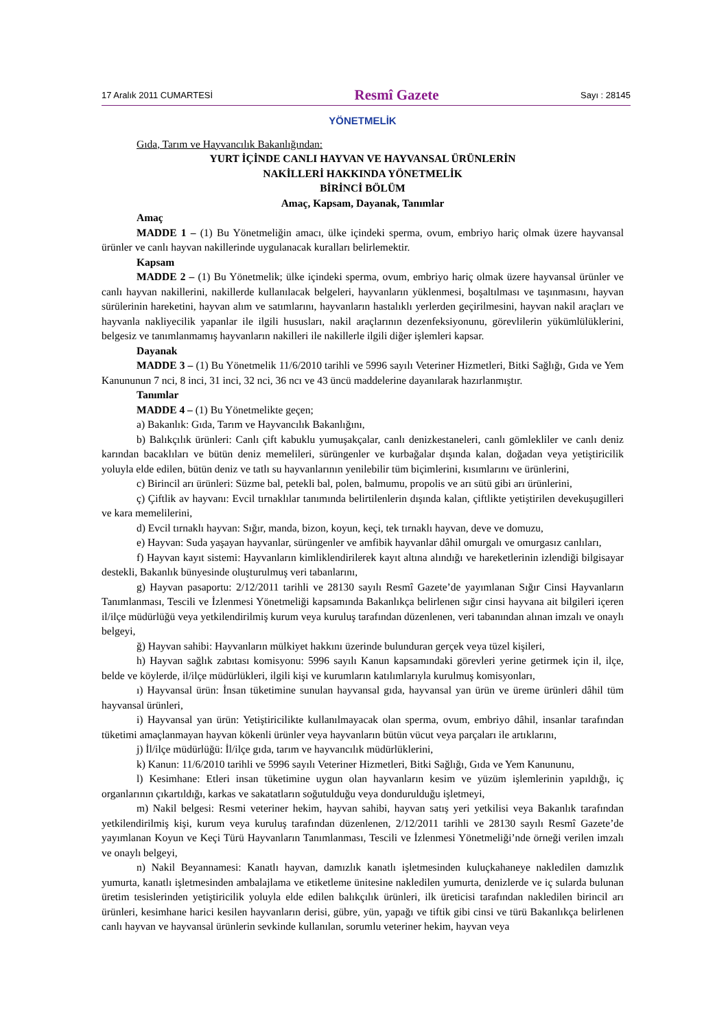17 Aralık 2011 CUMARTESİ Resmî Gazete Sayı : 28145
YÖNETMELİK
Gıda, Tarım ve Hayvancılık Bakanlığından:
YURT İÇİNDE CANLI HAYVAN VE HAYVANSAL ÜRÜNLERİN
NAKİLLERİ HAKKINDA YÖNETMELİK
BİRİNCİ BÖLÜM
Amaç, Kapsam, Dayanak, Tanımlar
Amaç
MADDE 1 – (1) Bu Yönetmeliğin amacı, ülke içindeki sperma, ovum, embriyo hariç olmak üzere hayvansal ürünler ve canlı hayvan nakillerinde uygulanacak kuralları belirlemektir.
Kapsam
MADDE 2 – (1) Bu Yönetmelik; ülke içindeki sperma, ovum, embriyo hariç olmak üzere hayvansal ürünler ve canlı hayvan nakillerini, nakillerde kullanılacak belgeleri, hayvanların yüklenmesi, boşaltılması ve taşınmasını, hayvan sürülerinin hareketini, hayvan alım ve satımlarını, hayvanların hastalıklı yerlerden geçirilmesini, hayvan nakil araçları ve hayvanla nakliyecilik yapanlar ile ilgili hususları, nakil araçlarının dezenfeksiyonunu, görevlilerin yükümlülüklerini, belgesiz ve tanımlanmamış hayvanların nakilleri ile nakillerle ilgili diğer işlemleri kapsar.
Dayanak
MADDE 3 – (1) Bu Yönetmelik 11/6/2010 tarihli ve 5996 sayılı Veteriner Hizmetleri, Bitki Sağlığı, Gıda ve Yem Kanununun 7 nci, 8 inci, 31 inci, 32 nci, 36 ncı ve 43 üncü maddelerine dayanılarak hazırlanmıştır.
Tanımlar
MADDE 4 – (1) Bu Yönetmelikte geçen;
a) Bakanlık: Gıda, Tarım ve Hayvancılık Bakanlığını,
b) Balıkçılık ürünleri: Canlı çift kabuklu yumuşakçalar, canlı denizkestaneleri, canlı gömlekliler ve canlı deniz karından bacaklıları ve bütün deniz memelileri, sürüngenler ve kurbağalar dışında kalan, doğadan veya yetiştiricilik yoluyla elde edilen, bütün deniz ve tatlı su hayvanlarının yenilebilir tüm biçimlerini, kısımlarını ve ürünlerini,
c) Birincil arı ürünleri: Süzme bal, petekli bal, polen, balmumu, propolis ve arı sütü gibi arı ürünlerini,
ç) Çiftlik av hayvanı: Evcil tırnaklılar tanımında belirtilenlerin dışında kalan, çiftlikte yetiştirilen devekuşugilleri ve kara memelilerini,
d) Evcil tırnaklı hayvan: Sığır, manda, bizon, koyun, keçi, tek tırnaklı hayvan, deve ve domuzu,
e) Hayvan: Suda yaşayan hayvanlar, sürüngenler ve amfibik hayvanlar dâhil omurgalı ve omurgasız canlıları,
f) Hayvan kayıt sistemi: Hayvanların kimliklendirilerek kayıt altına alındığı ve hareketlerinin izlendiği bilgisayar destekli, Bakanlık bünyesinde oluşturulmuş veri tabanlarını,
g) Hayvan pasaportu: 2/12/2011 tarihli ve 28130 sayılı Resmî Gazete’de yayımlanan Sığır Cinsi Hayvanların Tanımlanması, Tescili ve İzlenmesi Yönetmeliği kapsamında Bakanlıkça belirlenen sığır cinsi hayvana ait bilgileri içeren il/ilçe müdürlüğü veya yetkilendirilmiş kurum veya kuruluş tarafından düzenlenen, veri tabanından alınan imzalı ve onaylı belgeyi,
ğ) Hayvan sahibi: Hayvanların mülkiyet hakkını üzerinde bulunduran gerçek veya tüzel kişileri,
h) Hayvan sağlık zabıtası komisyonu: 5996 sayılı Kanun kapsamındaki görevleri yerine getirmek için il, ilçe, belde ve köylerde, il/ilçe müdürlükleri, ilgili kişi ve kurumların katılımlarıyla kurulmuş komisyonları,
ı) Hayvansal ürün: İnsan tüketimine sunulan hayvansal gıda, hayvansal yan ürün ve üreme ürünleri dâhil tüm hayvansal ürünleri,
i) Hayvansal yan ürün: Yetiştiricilikte kullanılmayacak olan sperma, ovum, embriyo dâhil, insanlar tarafından tüketimi amaçlanmayan hayvan kökenli ürünler veya hayvanların bütün vücut veya parçaları ile artıklarını,
j) İl/ilçe müdürlüğü: İl/ilçe gıda, tarım ve hayvancılık müdürlüklerini,
k) Kanun: 11/6/2010 tarihli ve 5996 sayılı Veteriner Hizmetleri, Bitki Sağlığı, Gıda ve Yem Kanununu,
l) Kesimhane: Etleri insan tüketimine uygun olan hayvanların kesim ve yüzüm işlemlerinin yapıldığı, iç organlarının çıkartıldığı, karkas ve sakatatların soğutulduğu veya dondurulduğu işletmeyi,
m) Nakil belgesi: Resmi veteriner hekim, hayvan sahibi, hayvan satış yeri yetkilisi veya Bakanlık tarafından yetkilendirilmiş kişi, kurum veya kuruluş tarafından düzenlenen, 2/12/2011 tarihli ve 28130 sayılı Resmî Gazete’de yayımlanan Koyun ve Keçi Türü Hayvanların Tanımlanması, Tescili ve İzlenmesi Yönetmeliği’nde örneği verilen imzalı ve onaylı belgeyi,
n) Nakil Beyannamesi: Kanatlı hayvan, damızlık kanatlı işletmesinden kuluçkahaneye nakledilen damızlık yumurta, kanatlı işletmesinden ambalajlama ve etiketleme ünitesine nakledilen yumurta, denizlerde ve iç sularda bulunan üretim tesislerinden yetiştiricilik yoluyla elde edilen balıkçılık ürünleri, ilk üreticisi tarafından nakledilen birincil arı ürünleri, kesimhane harici kesilen hayvanların derisi, gübre, yün, yapağı ve tiftik gibi cinsi ve türü Bakanlıkça belirlenen canlı hayvan ve hayvansal ürünlerin sevkinde kullanılan, sorumlu veteriner hekim, hayvan veya